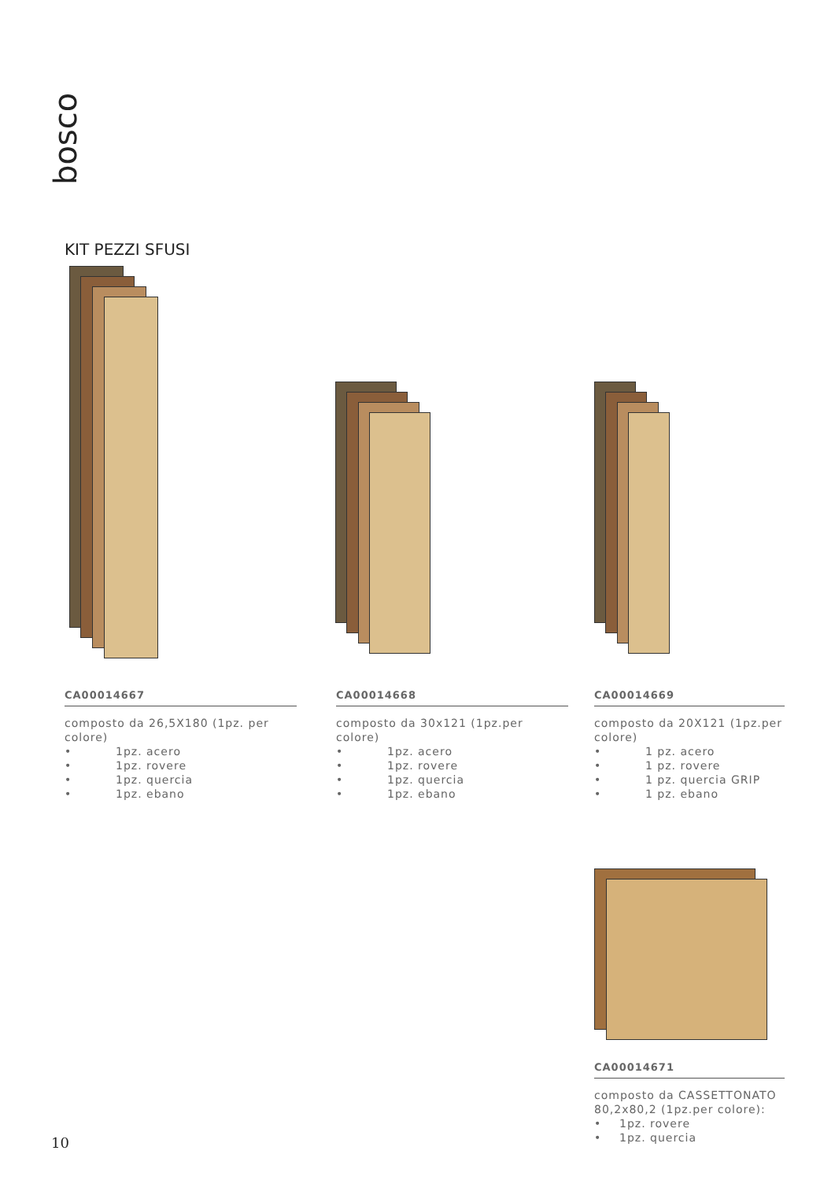bosco
KIT PEZZI SFUSI
CA00014667
composto da 26,5X180 (1pz. per colore)
• 1pz. acero
• 1pz. rovere
• 1pz. quercia
• 1pz. ebano
CA00014668
composto da 30x121 (1pz.per colore)
• 1pz. acero
• 1pz. rovere
• 1pz. quercia
• 1pz. ebano
CA00014669
composto da 20X121 (1pz.per colore)
• 1 pz. acero
• 1 pz. rovere
• 1 pz. quercia GRIP
• 1 pz. ebano
CA00014671
composto da CASSETTONATO 80,2x80,2 (1pz.per colore):
• 1pz. rovere
• 1pz. quercia
10